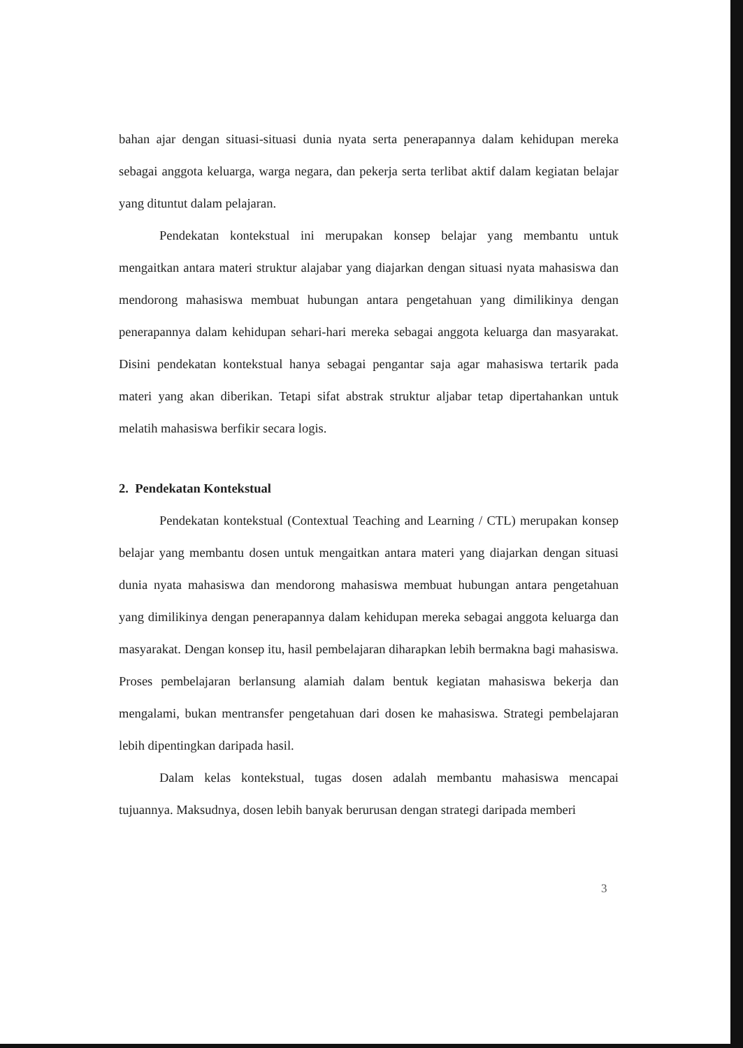bahan ajar dengan situasi-situasi dunia nyata serta penerapannya dalam kehidupan mereka sebagai anggota keluarga, warga negara, dan pekerja serta terlibat aktif dalam kegiatan belajar yang dituntut dalam pelajaran.
Pendekatan kontekstual ini merupakan konsep belajar yang membantu untuk mengaitkan antara materi struktur alajabar yang diajarkan dengan situasi nyata mahasiswa dan mendorong mahasiswa membuat hubungan antara pengetahuan yang dimilikinya dengan penerapannya dalam kehidupan sehari-hari mereka sebagai anggota keluarga dan masyarakat. Disini pendekatan kontekstual hanya sebagai pengantar saja agar mahasiswa tertarik pada materi yang akan diberikan. Tetapi sifat abstrak struktur aljabar tetap dipertahankan untuk melatih mahasiswa berfikir secara logis.
2. Pendekatan Kontekstual
Pendekatan kontekstual (Contextual Teaching and Learning / CTL) merupakan konsep belajar yang membantu dosen untuk mengaitkan antara materi yang diajarkan dengan situasi dunia nyata mahasiswa dan mendorong mahasiswa membuat hubungan antara pengetahuan yang dimilikinya dengan penerapannya dalam kehidupan mereka sebagai anggota keluarga dan masyarakat. Dengan konsep itu, hasil pembelajaran diharapkan lebih bermakna bagi mahasiswa. Proses pembelajaran berlansung alamiah dalam bentuk kegiatan mahasiswa bekerja dan mengalami, bukan mentransfer pengetahuan dari dosen ke mahasiswa. Strategi pembelajaran lebih dipentingkan daripada hasil.
Dalam kelas kontekstual, tugas dosen adalah membantu mahasiswa mencapai tujuannya. Maksudnya, dosen lebih banyak berurusan dengan strategi daripada memberi
3